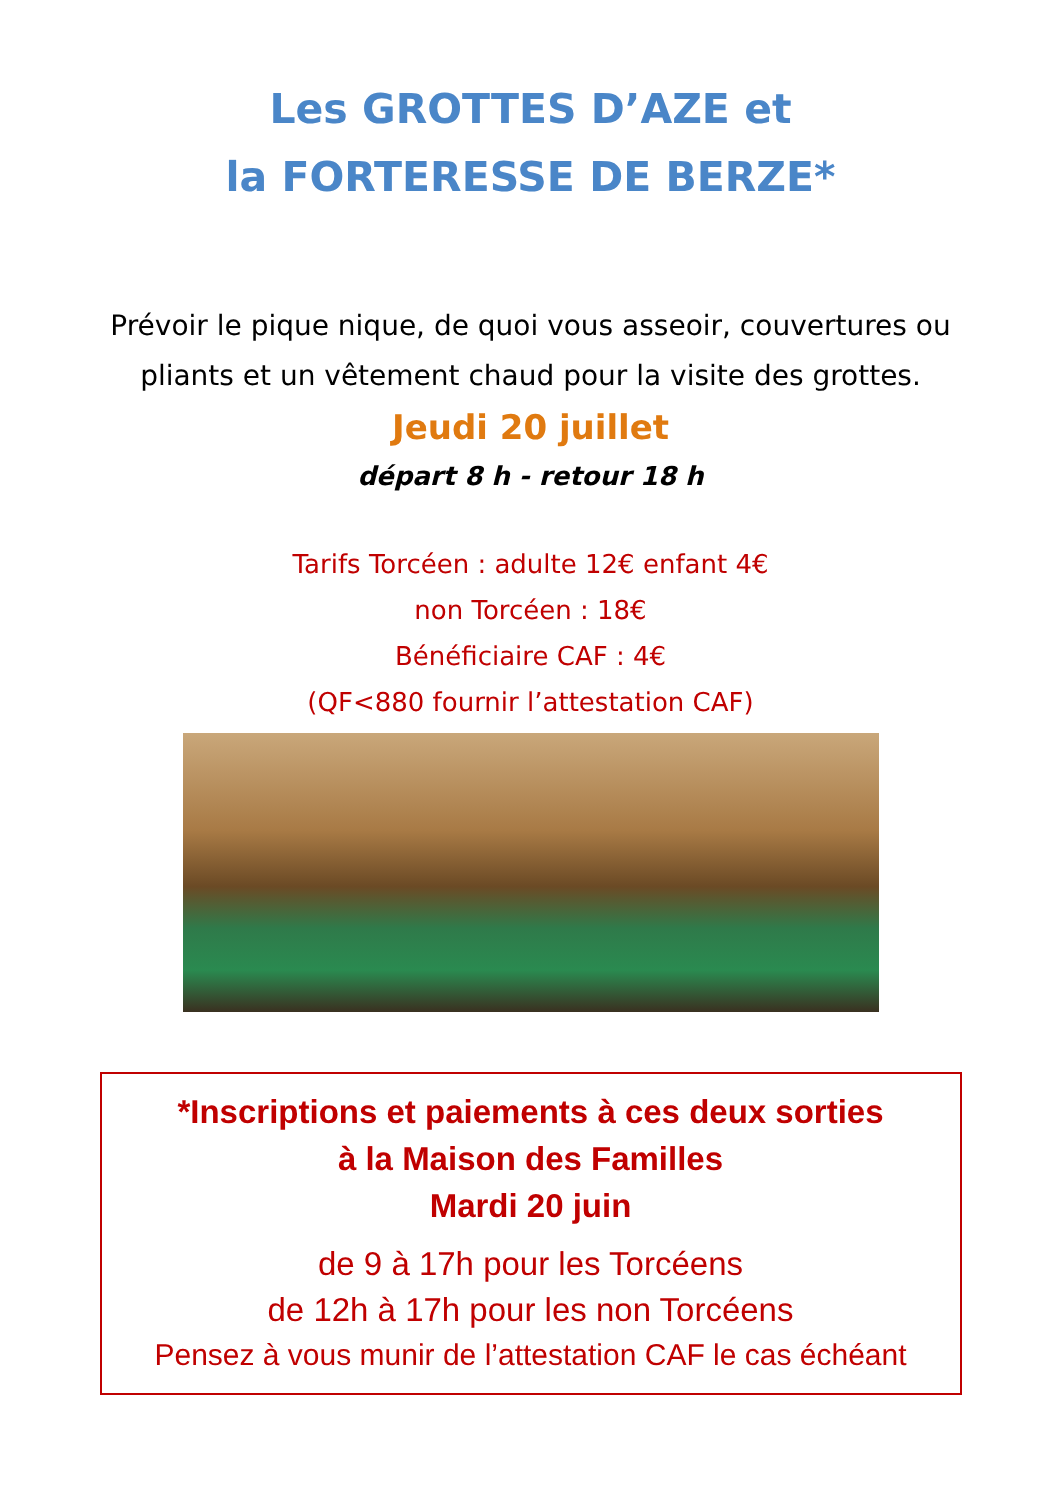Les GROTTES D’AZE et
la FORTERESSE DE BERZE*
Prévoir le pique nique, de quoi vous asseoir, couvertures ou
pliants et un vêtement chaud pour la visite des grottes.
Jeudi 20 juillet
départ 8 h - retour 18 h
Tarifs Torcéen : adulte 12€ enfant 4€
non Torcéen : 18€
Bénéficiaire CAF : 4€
(QF<880 fournir l’attestation CAF)
*Inscriptions et paiements à ces deux sorties
à la Maison des Familles
Mardi 20 juin
de 9 à 17h pour les Torcéens
de 12h à 17h pour les non Torcéens
Pensez à vous munir de l’attestation CAF le cas échéant